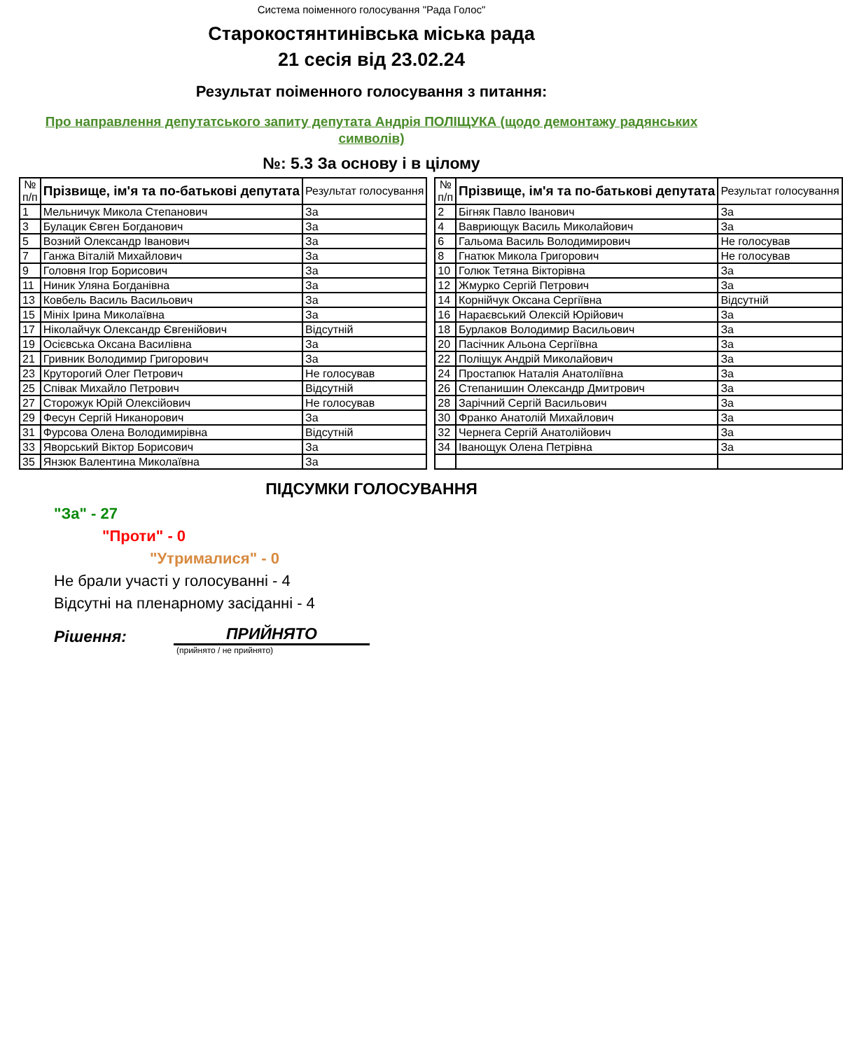Система поіменного голосування "Рада Голос"
Старокостянтинівська міська рада
21 сесія від 23.02.24
Результат поіменного голосування з питання:
Про направлення депутатського запиту депутата Андрія ПОЛІЩУКА (щодо демонтажу радянських символів)
№: 5.3 За основу і в цілому
| № п/п | Прізвище, ім'я та по-батькові депутата | Результат голосування |
| --- | --- | --- |
| 1 | Мельничук Микола Степанович | За |
| 3 | Булацик Євген Богданович | За |
| 5 | Возний Олександр Іванович | За |
| 7 | Ганжа Віталій Михайлович | За |
| 9 | Головня Ігор Борисович | За |
| 11 | Ниник Уляна Богданівна | За |
| 13 | Ковбель Василь Васильович | За |
| 15 | Мініх Ірина Миколаївна | За |
| 17 | Ніколайчук Олександр Євгенійович | Відсутній |
| 19 | Осієвська Оксана Василівна | За |
| 21 | Гривник Володимир Григорович | За |
| 23 | Круторогий Олег Петрович | Не голосував |
| 25 | Співак Михайло Петрович | Відсутній |
| 27 | Сторожук Юрій Олексійович | Не голосував |
| 29 | Фесун Сергій Никанорович | За |
| 31 | Фурсова Олена Володимирівна | Відсутній |
| 33 | Яворський Віктор Борисович | За |
| 35 | Янзюк Валентина Миколаївна | За |
| № п/п | Прізвище, ім'я та по-батькові депутата | Результат голосування |
| --- | --- | --- |
| 2 | Бігняк Павло Іванович | За |
| 4 | Вавриющук Василь Миколайович | За |
| 6 | Гальома Василь Володимирович | Не голосував |
| 8 | Гнатюк Микола Григорович | Не голосував |
| 10 | Голюк Тетяна Вікторівна | За |
| 12 | Жмурко Сергій Петрович | За |
| 14 | Корнійчук Оксана Сергіївна | Відсутній |
| 16 | Нараєвський Олексій Юрійович | За |
| 18 | Бурлаков Володимир Васильович | За |
| 20 | Пасічник Альона Сергіївна | За |
| 22 | Поліщук Андрій Миколайович | За |
| 24 | Простапюк Наталія Анатоліївна | За |
| 26 | Степанишин Олександр Дмитрович | За |
| 28 | Зарічний Сергій Васильович | За |
| 30 | Франко Анатолій Михайлович | За |
| 32 | Чернега Сергій Анатолійович | За |
| 34 | Іванощук Олена Петрівна | За |
ПІДСУМКИ ГОЛОСУВАННЯ
"За" - 27
"Проти" - 0
"Утрималися" - 0
Не брали участі у голосуванні - 4
Відсутні на пленарному засіданні - 4
Рішення:
ПРИЙНЯТО
(прийнято / не прийнято)